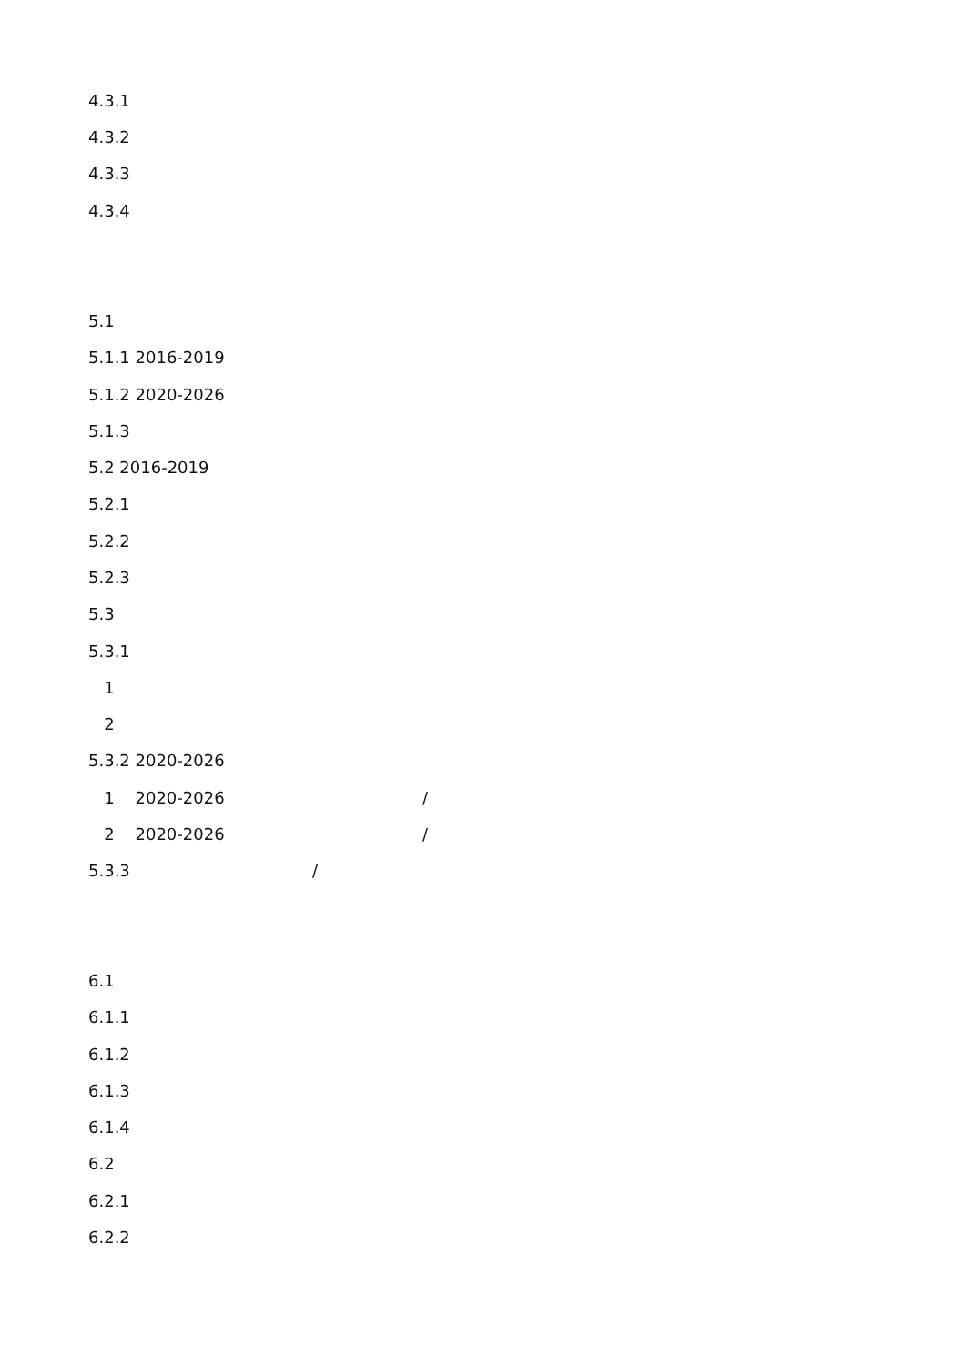4.3.1
4.3.2
4.3.3
4.3.4
5.1
5.1.1 2016-2019
5.1.2 2020-2026
5.1.3
5.2 2016-2019
5.2.1
5.2.2
5.2.3
5.3
5.3.1
1
2
5.3.2 2020-2026
1 2020-2026 /
2 2020-2026 /
5.3.3 /
6.1
6.1.1
6.1.2
6.1.3
6.1.4
6.2
6.2.1
6.2.2